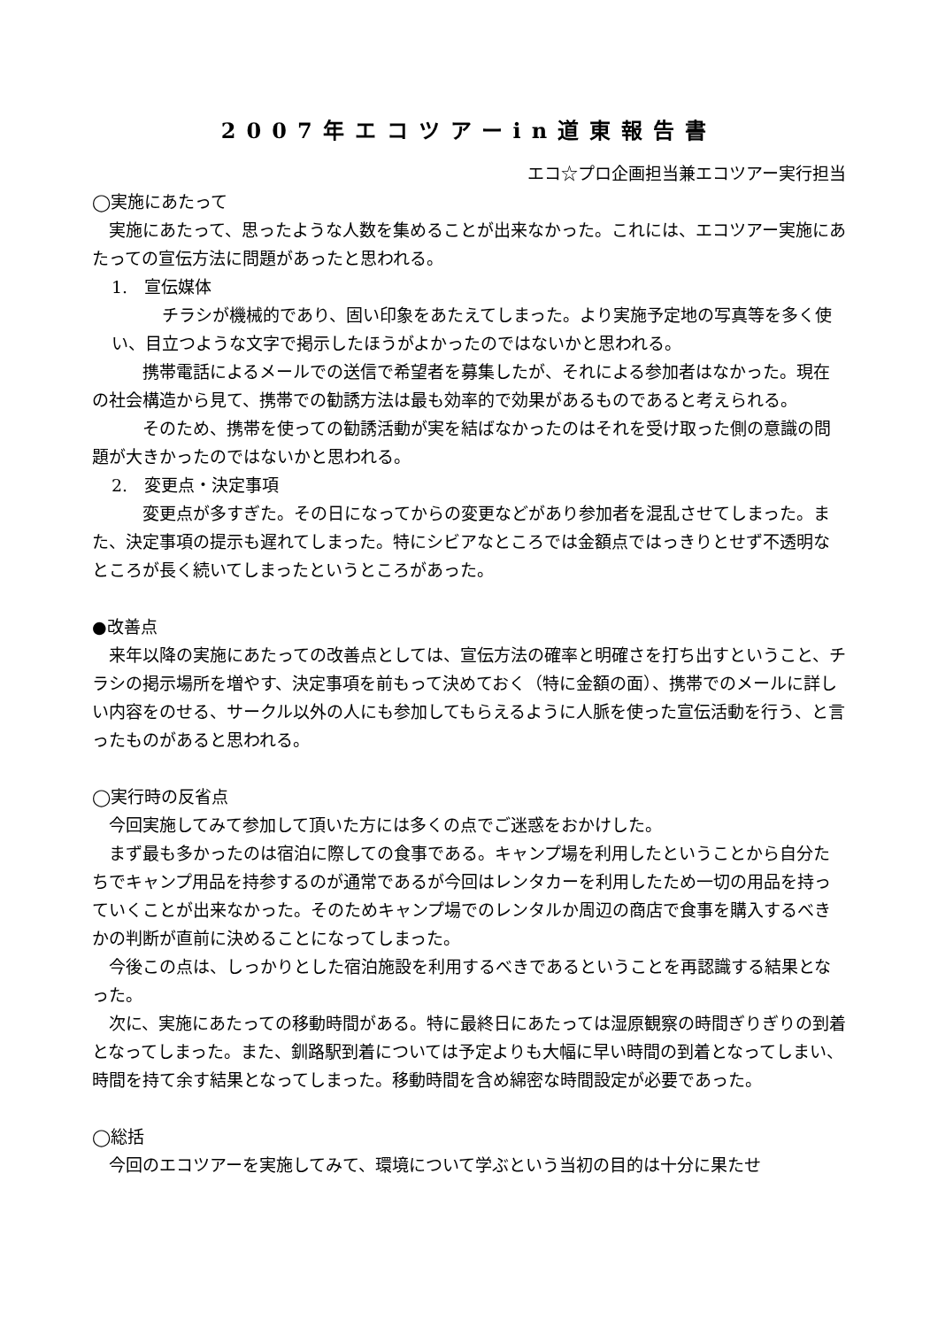2007年エコツアーin道東報告書
エコ☆プロ企画担当兼エコツアー実行担当
◯実施にあたって
実施にあたって、思ったような人数を集めることが出来なかった。これには、エコツアー実施にあたっての宣伝方法に問題があったと思われる。
1.　宣伝媒体
チラシが機械的であり、固い印象をあたえてしまった。より実施予定地の写真等を多く使い、目立つような文字で掲示したほうがよかったのではないかと思われる。
携帯電話によるメールでの送信で希望者を募集したが、それによる参加者はなかった。現在の社会構造から見て、携帯での勧誘方法は最も効率的で効果があるものであると考えられる。
そのため、携帯を使っての勧誘活動が実を結ばなかったのはそれを受け取った側の意識の問題が大きかったのではないかと思われる。
2.　変更点・決定事項
変更点が多すぎた。その日になってからの変更などがあり参加者を混乱させてしまった。また、決定事項の提示も遅れてしまった。特にシビアなところでは金額点ではっきりとせず不透明なところが長く続いてしまったというところがあった。
●改善点
来年以降の実施にあたっての改善点としては、宣伝方法の確率と明確さを打ち出すということ、チラシの掲示場所を増やす、決定事項を前もって決めておく（特に金額の面）、携帯でのメールに詳しい内容をのせる、サークル以外の人にも参加してもらえるように人脈を使った宣伝活動を行う、と言ったものがあると思われる。
◯実行時の反省点
今回実施してみて参加して頂いた方には多くの点でご迷惑をおかけした。
まず最も多かったのは宿泊に際しての食事である。キャンプ場を利用したということから自分たちでキャンプ用品を持参するのが通常であるが今回はレンタカーを利用したため一切の用品を持っていくことが出来なかった。そのためキャンプ場でのレンタルか周辺の商店で食事を購入するべきかの判断が直前に決めることになってしまった。
今後この点は、しっかりとした宿泊施設を利用するべきであるということを再認識する結果となった。
次に、実施にあたっての移動時間がある。特に最終日にあたっては湿原観察の時間ぎりぎりの到着となってしまった。また、釧路駅到着については予定よりも大幅に早い時間の到着となってしまい、時間を持て余す結果となってしまった。移動時間を含め綿密な時間設定が必要であった。
◯総括
今回のエコツアーを実施してみて、環境について学ぶという当初の目的は十分に果たせ